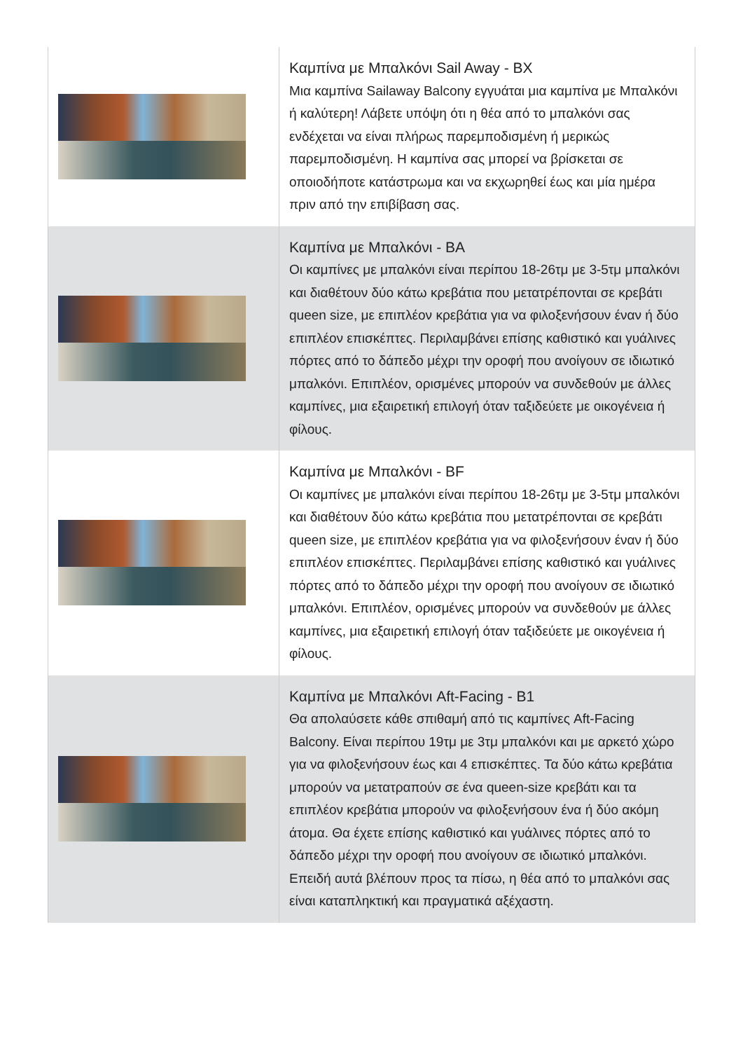| | Καμπίνα με Μπαλκόνι Sail Away - BX Μια καμπίνα Sailaway Balcony εγγυάται μια καμπίνα με Μπαλκόνι ή καλύτερη! Λάβετε υπόψη ότι η θέα από το μπαλκόνι σας ενδέχεται να είναι πλήρως παρεμποδισμένη ή μερικώς παρεμποδισμένη. Η καμπίνα σας μπορεί να βρίσκεται σε οποιοδήποτε κατάστρωμα και να εκχωρηθεί έως και μία ημέρα πριν από την επιβίβαση σας. |
| | Καμπίνα με Μπαλκόνι - BA Οι καμπίνες με μπαλκόνι είναι περίπου 18-26τμ με 3-5τμ μπαλκόνι και διαθέτουν δύο κάτω κρεβάτια που μετατρέπονται σε κρεβάτι queen size, με επιπλέον κρεβάτια για να φιλοξενήσουν έναν ή δύο επιπλέον επισκέπτες. Περιλαμβάνει επίσης καθιστικό και γυάλινες πόρτες από το δάπεδο μέχρι την οροφή που ανοίγουν σε ιδιωτικό μπαλκόνι. Επιπλέον, ορισμένες μπορούν να συνδεθούν με άλλες καμπίνες, μια εξαιρετική επιλογή όταν ταξιδεύετε με οικογένεια ή φίλους. |
| | Καμπίνα με Μπαλκόνι - BF Οι καμπίνες με μπαλκόνι είναι περίπου 18-26τμ με 3-5τμ μπαλκόνι και διαθέτουν δύο κάτω κρεβάτια που μετατρέπονται σε κρεβάτι queen size, με επιπλέον κρεβάτια για να φιλοξενήσουν έναν ή δύο επιπλέον επισκέπτες. Περιλαμβάνει επίσης καθιστικό και γυάλινες πόρτες από το δάπεδο μέχρι την οροφή που ανοίγουν σε ιδιωτικό μπαλκόνι. Επιπλέον, ορισμένες μπορούν να συνδεθούν με άλλες καμπίνες, μια εξαιρετική επιλογή όταν ταξιδεύετε με οικογένεια ή φίλους. |
| | Καμπίνα με Μπαλκόνι Aft-Facing - B1 Θα απολαύσετε κάθε σπιθαμή από τις καμπίνες Aft-Facing Balcony. Είναι περίπου 19τμ με 3τμ μπαλκόνι και με αρκετό χώρο για να φιλοξενήσουν έως και 4 επισκέπτες. Τα δύο κάτω κρεβάτια μπορούν να μετατραπούν σε ένα queen-size κρεβάτι και τα επιπλέον κρεβάτια μπορούν να φιλοξενήσουν ένα ή δύο ακόμη άτομα. Θα έχετε επίσης καθιστικό και γυάλινες πόρτες από το δάπεδο μέχρι την οροφή που ανοίγουν σε ιδιωτικό μπαλκόνι. Επειδή αυτά βλέπουν προς τα πίσω, η θέα από το μπαλκόνι σας είναι καταπληκτική και πραγματικά αξέχαστη. |